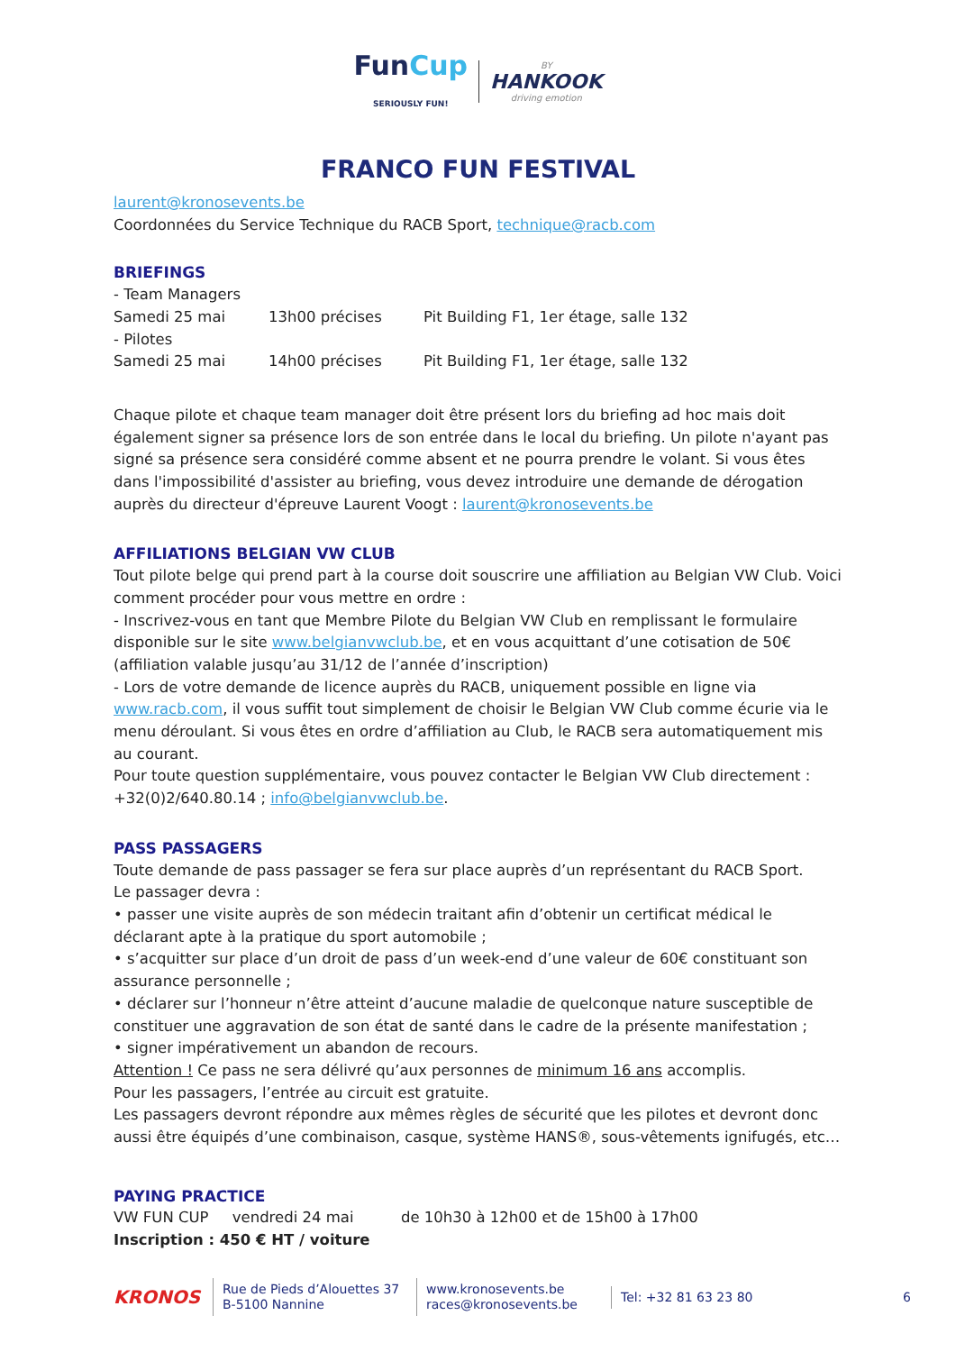Fun Cup
SERIOUSLY FUN! BY HANKOOK driving emotion
FRANCO FUN FESTIVAL
laurent@kronosevents.be
Coordonnées du Service Technique du RACB Sport, technique@racb.com
BRIEFINGS
- Team Managers
Samedi 25 mai 13h00 précises Pit Building F1, 1er étage, salle 132
- Pilotes
Samedi 25 mai 14h00 précises Pit Building F1, 1er étage, salle 132
Chaque pilote et chaque team manager doit être présent lors du briefing ad hoc mais doit également signer sa présence lors de son entrée dans le local du briefing. Un pilote n'ayant pas signé sa présence sera considéré comme absent et ne pourra prendre le volant. Si vous êtes dans l'impossibilité d'assister au briefing, vous devez introduire une demande de dérogation auprès du directeur d'épreuve Laurent Voogt : laurent@kronosevents.be
AFFILIATIONS BELGIAN VW CLUB
Tout pilote belge qui prend part à la course doit souscrire une affiliation au Belgian VW Club. Voici comment procéder pour vous mettre en ordre :
- Inscrivez-vous en tant que Membre Pilote du Belgian VW Club en remplissant le formulaire disponible sur le site www.belgianvwclub.be, et en vous acquittant d’une cotisation de 50€ (affiliation valable jusqu’au 31/12 de l’année d’inscription)
- Lors de votre demande de licence auprès du RACB, uniquement possible en ligne via www.racb.com, il vous suffit tout simplement de choisir le Belgian VW Club comme écurie via le menu déroulant. Si vous êtes en ordre d’affiliation au Club, le RACB sera automatiquement mis au courant.
Pour toute question supplémentaire, vous pouvez contacter le Belgian VW Club directement : +32(0)2/640.80.14 ; info@belgianvwclub.be.
PASS PASSAGERS
Toute demande de pass passager se fera sur place auprès d’un représentant du RACB Sport.
Le passager devra :
• passer une visite auprès de son médecin traitant afin d’obtenir un certificat médical le déclarant apte à la pratique du sport automobile ;
• s’acquitter sur place d’un droit de pass d’un week-end d’une valeur de 60€ constituant son assurance personnelle ;
• déclarer sur l’honneur n’être atteint d’aucune maladie de quelconque nature susceptible de constituer une aggravation de son état de santé dans le cadre de la présente manifestation ;
• signer impérativement un abandon de recours.
Attention ! Ce pass ne sera délivré qu’aux personnes de minimum 16 ans accomplis.
Pour les passagers, l’entrée au circuit est gratuite.
Les passagers devront répondre aux mêmes règles de sécurité que les pilotes et devront donc aussi être équipés d’une combinaison, casque, système HANS®, sous-vêtements ignifugés, etc…
PAYING PRACTICE
VW FUN CUP vendredi 24 mai de 10h30 à 12h00 et de 15h00 à 17h00
Inscription : 450 € HT / voiture
KRONOS
Rue de Pieds d’Alouettes 37
B-5100 Nannine
www.kronosevents.be
races@kronosevents.be
Tel: +32 81 63 23 80
6